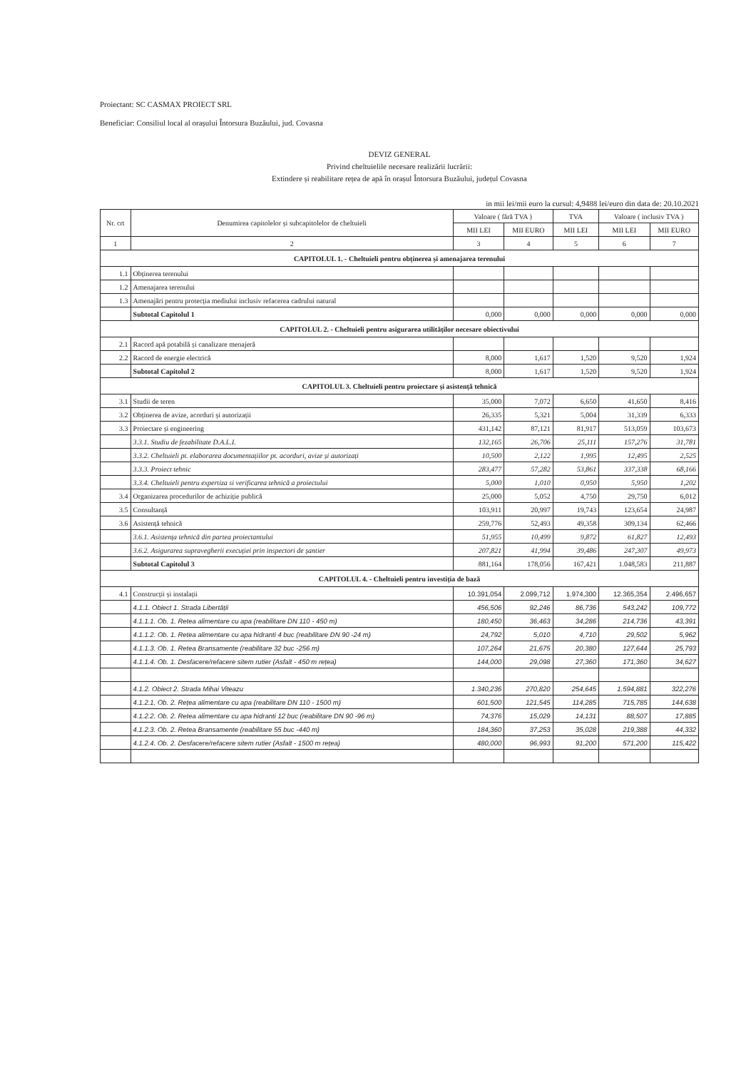Proiectant: SC CASMAX PROIECT SRL
Beneficiar: Consiliul local al orașului Întorsura Buzăului, jud. Covasna
DEVIZ GENERAL
Privind cheltuielile necesare realizării lucrării:
Extindere și reabilitare rețea de apă în orașul Întorsura Buzăului, județul Covasna
in mii lei/mii euro la cursul: 4,9488 lei/euro din data de: 20.10.2021
| Nr. crt | Denumirea capitolelor și subcapitolelor de cheltuieli | Valoare ( fără TVA ) | | TVA | Valoare ( inclusiv TVA ) | |
| --- | --- | --- | --- | --- | --- | --- |
| | | MII LEI | MII EURO | MII LEI | MII LEI | MII EURO |
| 1 | 2 | 3 | 4 | 5 | 6 | 7 |
| CAPITOLUL 1. - Cheltuieli pentru obținerea și amenajarea terenului | | | | | | |
| 1.1 | Obținerea terenului | | | | | |
| 1.2 | Amenajarea terenului | | | | | |
| 1.3 | Amenajări pentru protecția mediului inclusiv refacerea cadrului natural | | | | | |
| | Subtotal Capitolul 1 | 0,000 | 0,000 | 0,000 | 0,000 | 0,000 |
| CAPITOLUL 2. - Cheltuieli pentru asigurarea utilităților necesare obiectivului | | | | | | |
| 2.1 | Racord apă potabilă și canalizare menajeră | | | | | |
| 2.2 | Racord de energie electrică | 8,000 | 1,617 | 1,520 | 9,520 | 1,924 |
| | Subtotal Capitolul 2 | 8,000 | 1,617 | 1,520 | 9,520 | 1,924 |
| CAPITOLUL 3. Cheltuieli pentru proiectare și asistență tehnică | | | | | | |
| 3.1 | Studii de teren | 35,000 | 7,072 | 6,650 | 41,650 | 8,416 |
| 3.2 | Obținerea de avize, acorduri și autorizații | 26,335 | 5,321 | 5,004 | 31,339 | 6,333 |
| 3.3 | Proiectare și engineering | 431,142 | 87,121 | 81,917 | 513,059 | 103,673 |
| | 3.3.1. Studiu de fezabilitate D.A.L.I. | 132,165 | 26,706 | 25,111 | 157,276 | 31,781 |
| | 3.3.2. Cheltuieli pt. elaborarea documentațiilor pt. acorduri, avize și autorizați | 10,500 | 2,122 | 1,995 | 12,495 | 2,525 |
| | 3.3.3. Proiect tehnic | 283,477 | 57,282 | 53,861 | 337,338 | 68,166 |
| | 3.3.4. Cheltuieli pentru expertiza si verificarea tehnică a proiectului | 5,000 | 1,010 | 0,950 | 5,950 | 1,202 |
| 3.4 | Organizarea procedurilor de achiziție publică | 25,000 | 5,052 | 4,750 | 29,750 | 6,012 |
| 3.5 | Consultanță | 103,911 | 20,997 | 19,743 | 123,654 | 24,987 |
| 3.6 | Asistență tehnică | 259,776 | 52,493 | 49,358 | 309,134 | 62,466 |
| | 3.6.1. Asistența tehnică din partea proiectantului | 51,955 | 10,499 | 9,872 | 61,827 | 12,493 |
| | 3.6.2. Asigurarea supravegherii execuției prin inspectori de șantier | 207,821 | 41,994 | 39,486 | 247,307 | 49,973 |
| | Subtotal Capitolul 3 | 881,164 | 178,056 | 167,421 | 1.048,583 | 211,887 |
| CAPITOLUL 4. - Cheltuieli pentru investiția de bază | | | | | | |
| 4.1 | Construcții și instalații | 10.391,054 | 2.099,712 | 1.974,300 | 12.365,354 | 2.496,657 |
| | 4.1.1. Obiect 1. Strada Libertății | 456,506 | 92,246 | 86,736 | 543,242 | 109,772 |
| | 4.1.1.1. Ob. 1. Retea alimentare cu apa (reabilitare DN 110 - 450 m) | 180,450 | 36,463 | 34,286 | 214,736 | 43,391 |
| | 4.1.1.2. Ob. 1. Retea alimentare cu apa hidranti 4 buc (reabilitare DN 90 -24 m) | 24,792 | 5,010 | 4,710 | 29,502 | 5,962 |
| | 4.1.1.3. Ob. 1. Retea Bransamente (reabilitare 32 buc -256 m) | 107,264 | 21,675 | 20,380 | 127,644 | 25,793 |
| | 4.1.1.4. Ob. 1. Desfacere/refacere sitem rutier (Asfalt - 450 m rețea) | 144,000 | 29,098 | 27,360 | 171,360 | 34,627 |
| | 4.1.2. Obiect 2. Strada Mihai Viteazu | 1.340,236 | 270,820 | 254,645 | 1.594,881 | 322,276 |
| | 4.1.2.1. Ob. 2. Rețea alimentare cu apa (reabilitare DN 110 - 1500 m) | 601,500 | 121,545 | 114,285 | 715,785 | 144,638 |
| | 4.1.2.2. Ob. 2. Retea alimentare cu apa hidranti 12 buc (reabilitare DN 90 -96 m) | 74,376 | 15,029 | 14,131 | 88,507 | 17,885 |
| | 4.1.2.3. Ob. 2. Retea Bransamente (reabilitare 55 buc -440 m) | 184,360 | 37,253 | 35,028 | 219,388 | 44,332 |
| | 4.1.2.4. Ob. 2. Desfacere/refacere sitem rutier (Asfalt - 1500 m rețea) | 480,000 | 96,993 | 91,200 | 571,200 | 115,422 |